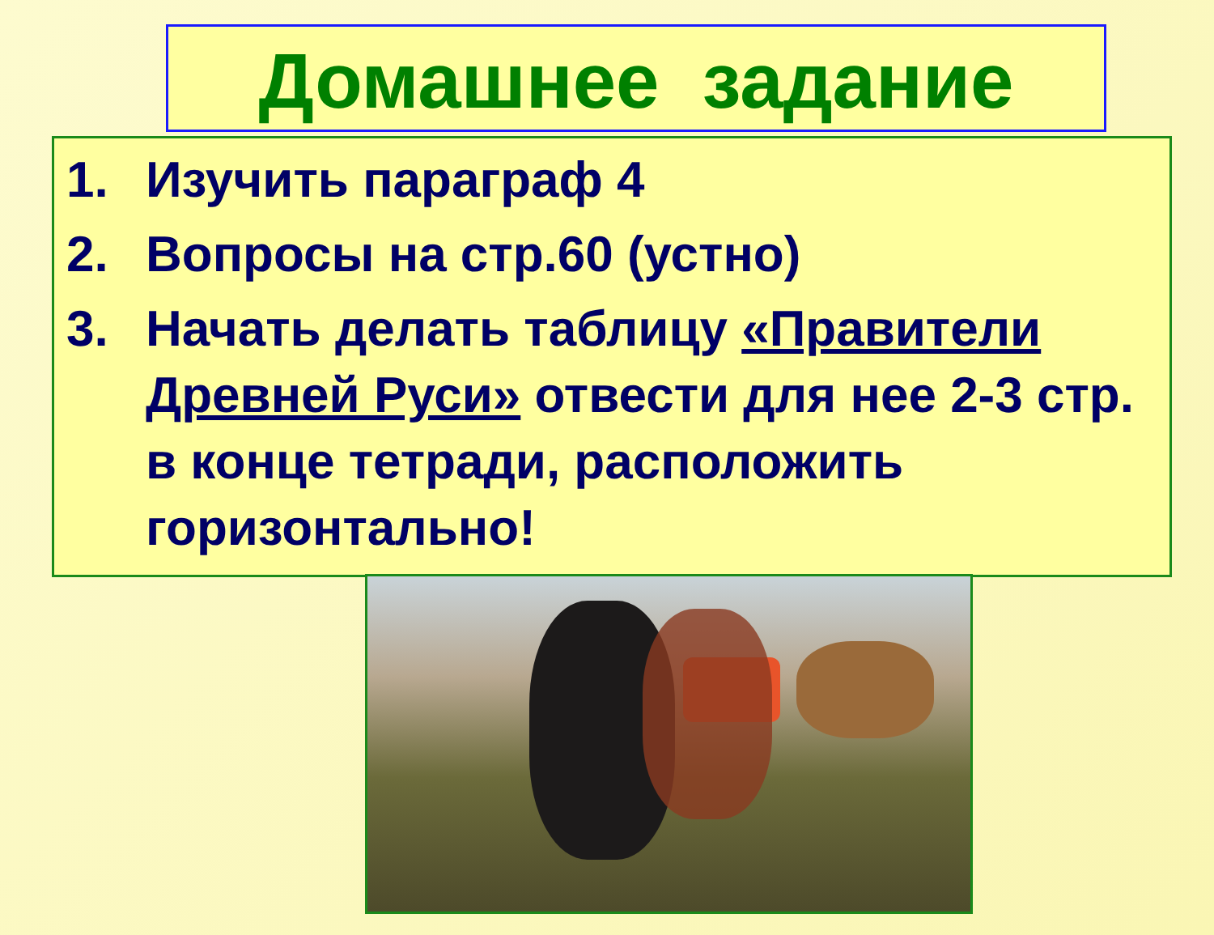Домашнее задание
1. Изучить параграф 4
2. Вопросы на стр.60 (устно)
3. Начать делать таблицу «Правители Древней Руси» отвести для нее 2-3 стр. в конце тетради, расположить горизонтально!